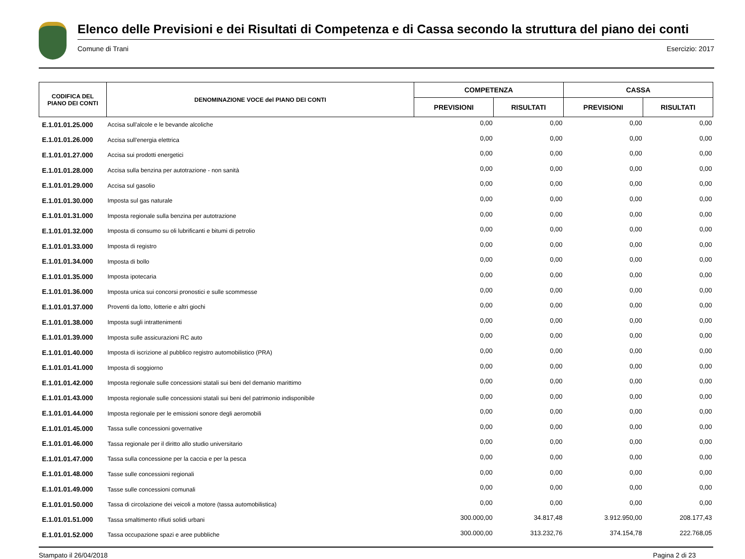Elenco delle Previsioni e dei Risultati di Competenza e di Cassa secondo la struttura del piano dei conti
Comune di Trani Esercizio: 2017
| CODIFICA DEL PIANO DEI CONTI | DENOMINAZIONE VOCE del PIANO DEI CONTI | COMPETENZA | | CASSA | |
| --- | --- | --- | --- | --- | --- |
| | | PREVISIONI | RISULTATI | PREVISIONI | RISULTATI |
| E.1.01.01.25.000 | Accisa sull'alcole e le bevande alcoliche | 0,00 | 0,00 | 0,00 | 0,00 |
| E.1.01.01.26.000 | Accisa sull'energia elettrica | 0,00 | 0,00 | 0,00 | 0,00 |
| E.1.01.01.27.000 | Accisa sui prodotti energetici | 0,00 | 0,00 | 0,00 | 0,00 |
| E.1.01.01.28.000 | Accisa sulla benzina per autotrazione - non sanità | 0,00 | 0,00 | 0,00 | 0,00 |
| E.1.01.01.29.000 | Accisa sul gasolio | 0,00 | 0,00 | 0,00 | 0,00 |
| E.1.01.01.30.000 | Imposta sul gas naturale | 0,00 | 0,00 | 0,00 | 0,00 |
| E.1.01.01.31.000 | Imposta regionale sulla benzina per autotrazione | 0,00 | 0,00 | 0,00 | 0,00 |
| E.1.01.01.32.000 | Imposta di consumo su oli lubrificanti e bitumi di petrolio | 0,00 | 0,00 | 0,00 | 0,00 |
| E.1.01.01.33.000 | Imposta di registro | 0,00 | 0,00 | 0,00 | 0,00 |
| E.1.01.01.34.000 | Imposta di bollo | 0,00 | 0,00 | 0,00 | 0,00 |
| E.1.01.01.35.000 | Imposta ipotecaria | 0,00 | 0,00 | 0,00 | 0,00 |
| E.1.01.01.36.000 | Imposta unica sui concorsi pronostici e sulle scommesse | 0,00 | 0,00 | 0,00 | 0,00 |
| E.1.01.01.37.000 | Proventi da lotto, lotterie e altri giochi | 0,00 | 0,00 | 0,00 | 0,00 |
| E.1.01.01.38.000 | Imposta sugli intrattenimenti | 0,00 | 0,00 | 0,00 | 0,00 |
| E.1.01.01.39.000 | Imposta sulle assicurazioni RC auto | 0,00 | 0,00 | 0,00 | 0,00 |
| E.1.01.01.40.000 | Imposta di iscrizione al pubblico registro automobilistico (PRA) | 0,00 | 0,00 | 0,00 | 0,00 |
| E.1.01.01.41.000 | Imposta di soggiorno | 0,00 | 0,00 | 0,00 | 0,00 |
| E.1.01.01.42.000 | Imposta regionale sulle concessioni statali sui beni del demanio marittimo | 0,00 | 0,00 | 0,00 | 0,00 |
| E.1.01.01.43.000 | Imposta regionale sulle concessioni statali sui beni del patrimonio indisponibile | 0,00 | 0,00 | 0,00 | 0,00 |
| E.1.01.01.44.000 | Imposta regionale per le emissioni sonore degli aeromobili | 0,00 | 0,00 | 0,00 | 0,00 |
| E.1.01.01.45.000 | Tassa sulle concessioni governative | 0,00 | 0,00 | 0,00 | 0,00 |
| E.1.01.01.46.000 | Tassa regionale per il diritto allo studio universitario | 0,00 | 0,00 | 0,00 | 0,00 |
| E.1.01.01.47.000 | Tassa sulla concessione per la caccia e per la pesca | 0,00 | 0,00 | 0,00 | 0,00 |
| E.1.01.01.48.000 | Tasse sulle concessioni regionali | 0,00 | 0,00 | 0,00 | 0,00 |
| E.1.01.01.49.000 | Tasse sulle concessioni comunali | 0,00 | 0,00 | 0,00 | 0,00 |
| E.1.01.01.50.000 | Tassa di circolazione dei veicoli a motore (tassa automobilistica) | 0,00 | 0,00 | 0,00 | 0,00 |
| E.1.01.01.51.000 | Tassa smaltimento rifiuti solidi urbani | 300.000,00 | 34.817,48 | 3.912.950,00 | 208.177,43 |
| E.1.01.01.52.000 | Tassa occupazione spazi e aree pubbliche | 300.000,00 | 313.232,76 | 374.154,78 | 222.768,05 |
Stampato il 26/04/2018 Pagina 2 di 23